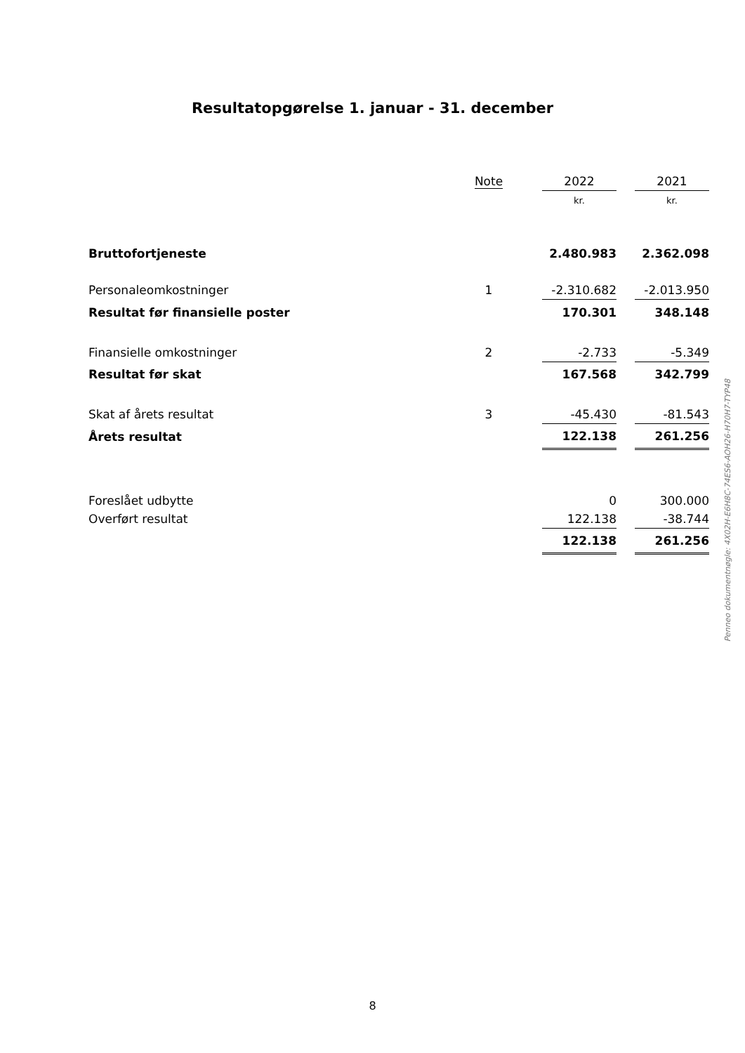Resultatopgørelse 1. januar - 31. december
| | Note | | 2022 | | 2021 |
| --- | --- | --- | --- | --- | --- |
| | | | kr. | | kr. |
| Bruttofortjeneste | | | 2.480.983 | | 2.362.098 |
| Personaleomkostninger | 1 | | -2.310.682 | | -2.013.950 |
| Resultat før finansielle poster | | | 170.301 | | 348.148 |
| Finansielle omkostninger | 2 | | -2.733 | | -5.349 |
| Resultat før skat | | | 167.568 | | 342.799 |
| Skat af årets resultat | 3 | | -45.430 | | -81.543 |
| Årets resultat | | | 122.138 | | 261.256 |
| Foreslået udbytte | | | 0 | | 300.000 |
| Overført resultat | | | 122.138 | | -38.744 |
| | | | 122.138 | | 261.256 |
Penneo dokumentnøgle: 4X02H-E6H8C-74ES6-AOH26-H70H7-TYP48
8